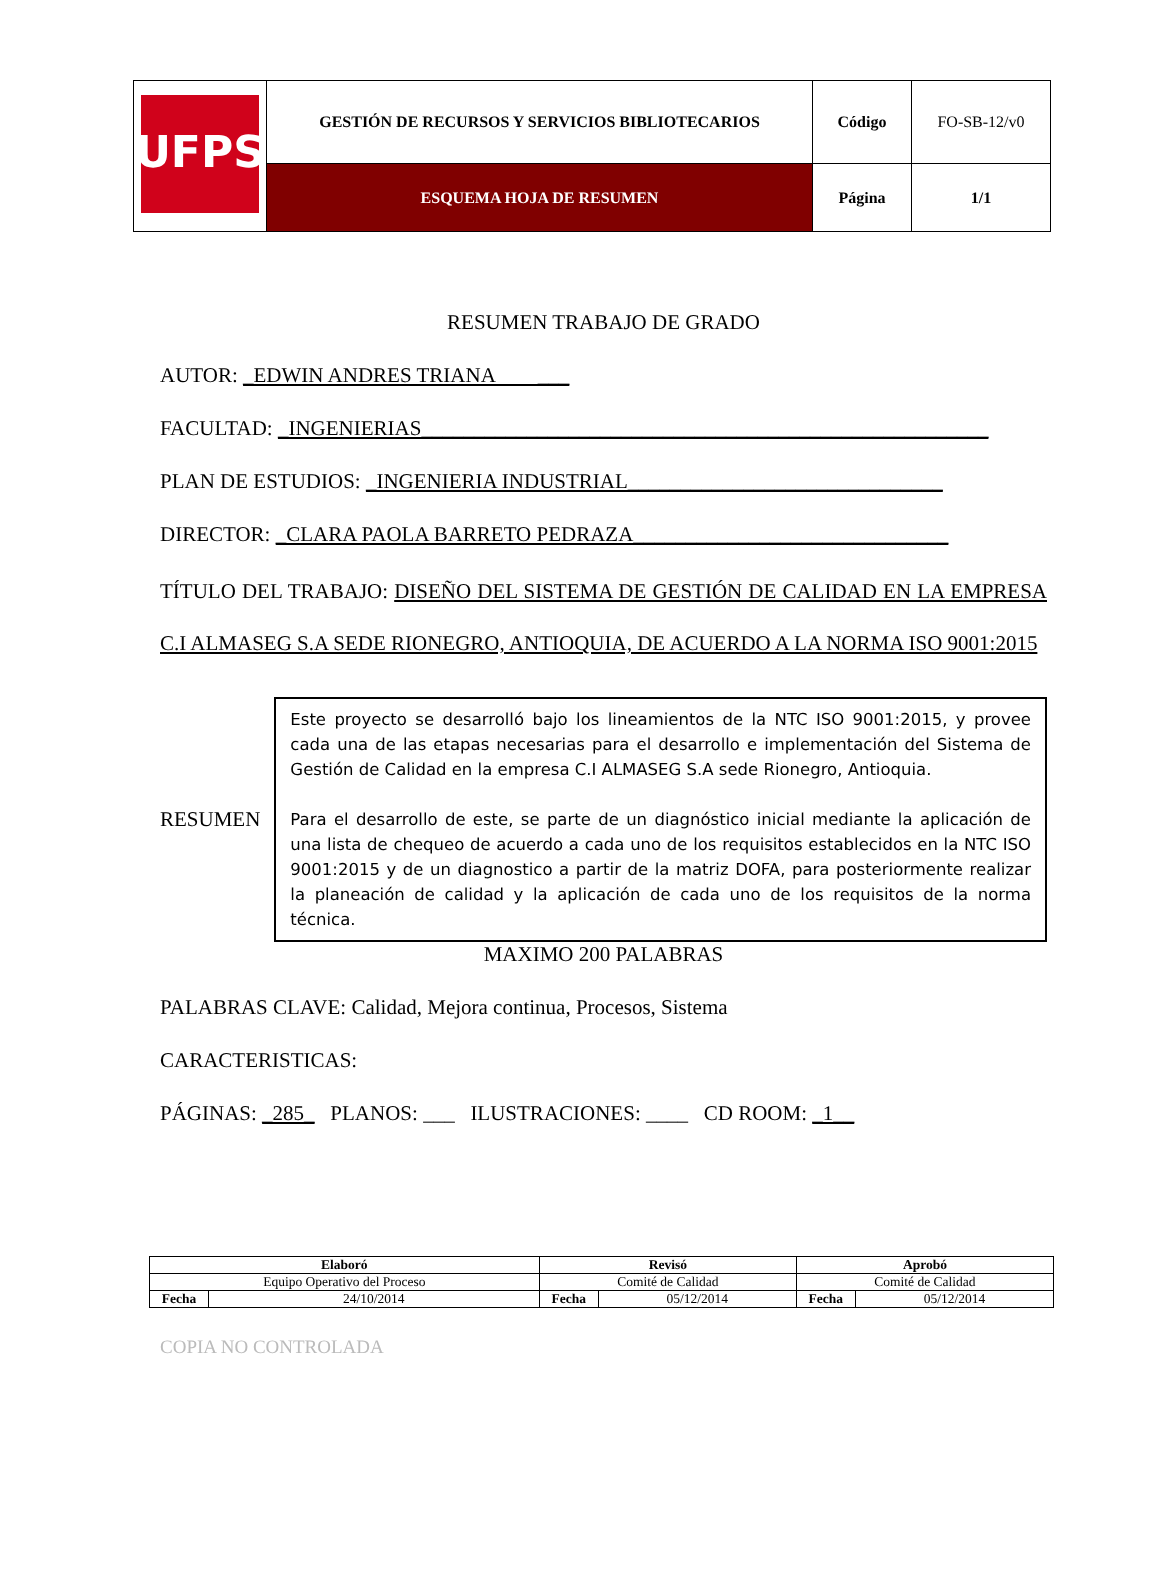| UFPS | GESTIÓN DE RECURSOS Y SERVICIOS BIBLIOTECARIOS | Código | FO-SB-12/v0 |
| | ESQUEMA HOJA DE RESUMEN | Página | 1/1 |
RESUMEN TRABAJO DE GRADO
AUTOR: _EDWIN ANDRES TRIANA ___
FACULTAD: _INGENIERIAS______________________________________________________
PLAN DE ESTUDIOS: _INGENIERIA INDUSTRIAL______________________________
DIRECTOR: _CLARA PAOLA BARRETO PEDRAZA______________________________
TÍTULO DEL TRABAJO: DISEÑO DEL SISTEMA DE GESTIÓN DE CALIDAD EN LA EMPRESA C.I ALMASEG S.A SEDE RIONEGRO, ANTIOQUIA, DE ACUERDO A LA NORMA ISO 9001:2015
RESUMEN
Este proyecto se desarrolló bajo los lineamientos de la NTC ISO 9001:2015, y provee cada una de las etapas necesarias para el desarrollo e implementación del Sistema de Gestión de Calidad en la empresa C.I ALMASEG S.A sede Rionegro, Antioquia.
Para el desarrollo de este, se parte de un diagnóstico inicial mediante la aplicación de una lista de chequeo de acuerdo a cada uno de los requisitos establecidos en la NTC ISO 9001:2015 y de un diagnostico a partir de la matriz DOFA, para posteriormente realizar la planeación de calidad y la aplicación de cada uno de los requisitos de la norma técnica.
MAXIMO 200 PALABRAS
PALABRAS CLAVE: Calidad, Mejora continua, Procesos, Sistema
CARACTERISTICAS:
PÁGINAS: _285_ PLANOS: ___ ILUSTRACIONES: ____ CD ROOM: _1__
| Elaboró | | Revisó | | Aprobó | |
| Equipo Operativo del Proceso | | Comité de Calidad | | Comité de Calidad | |
| Fecha | 24/10/2014 | Fecha | 05/12/2014 | Fecha | 05/12/2014 |
COPIA NO CONTROLADA